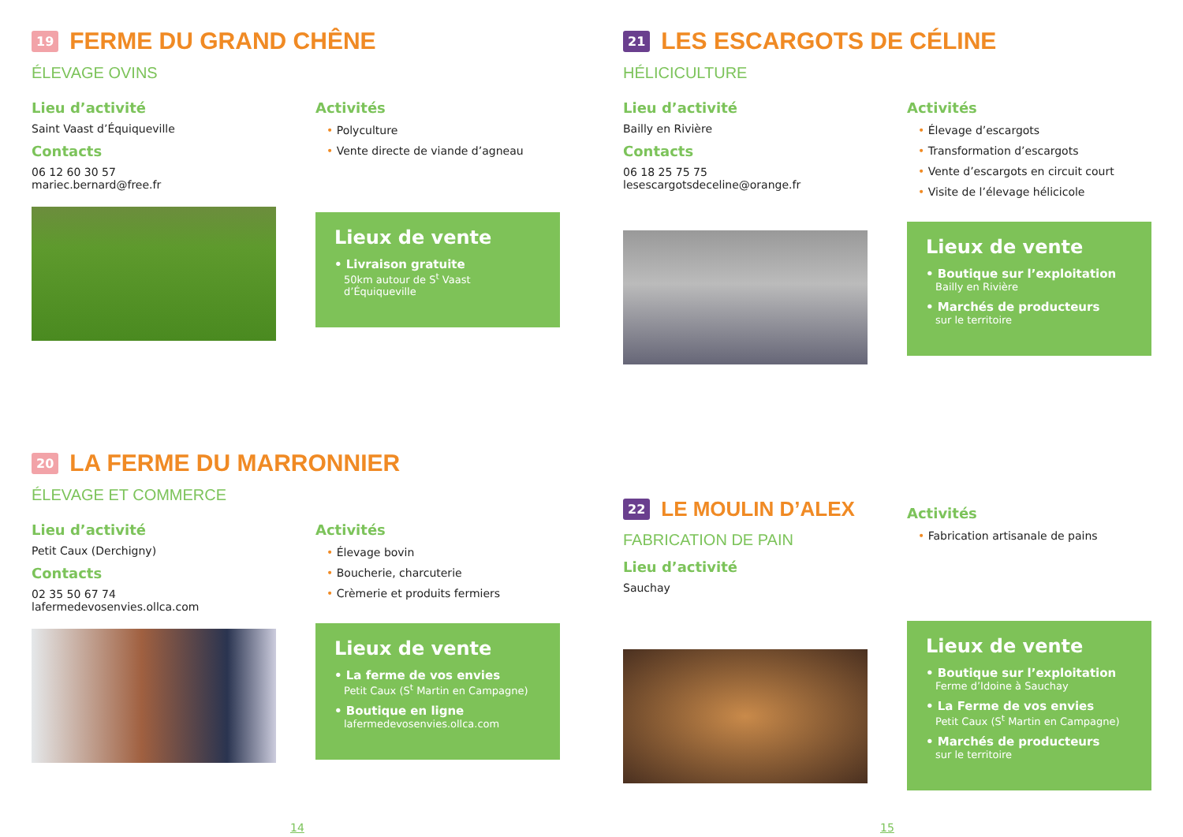19 FERME DU GRAND CHÊNE
ÉLEVAGE OVINS
Lieu d’activité
Saint Vaast d’Équiqueville
Contacts
06 12 60 30 57
mariec.bernard@free.fr
Activités
• Polyculture
• Vente directe de viande d’agneau
Lieux de vente
• Livraison gratuite
50km autour de S<sup>t</sup> Vaast d’Équiqueville
20 LA FERME DU MARRONNIER
ÉLEVAGE ET COMMERCE
Lieu d’activité
Petit Caux (Derchigny)
Contacts
02 35 50 67 74
lafermedevosenvies.ollca.com
Activités
• Élevage bovin
• Boucherie, charcuterie
• Crèmerie et produits fermiers
Lieux de vente
• La ferme de vos envies
Petit Caux (S<sup>t</sup> Martin en Campagne)
• Boutique en ligne
lafermedevosenvies.ollca.com
14
21 LES ESCARGOTS DE CÉLINE
HÉLICICULTURE
Lieu d’activité
Bailly en Rivière
Contacts
06 18 25 75 75
lesescargotsdeceline@orange.fr
Activités
• Élevage d’escargots
• Transformation d’escargots
• Vente d’escargots en circuit court
• Visite de l’élevage hélicicole
Lieux de vente
• Boutique sur l’exploitation
Bailly en Rivière
• Marchés de producteurs
sur le territoire
22 LE MOULIN D’ALEX
FABRICATION DE PAIN
Lieu d’activité
Sauchay
Activités
• Fabrication artisanale de pains
Lieux de vente
• Boutique sur l’exploitation
Ferme d’Idoine à Sauchay
• La Ferme de vos envies
Petit Caux (S<sup>t</sup> Martin en Campagne)
• Marchés de producteurs
sur le territoire
15